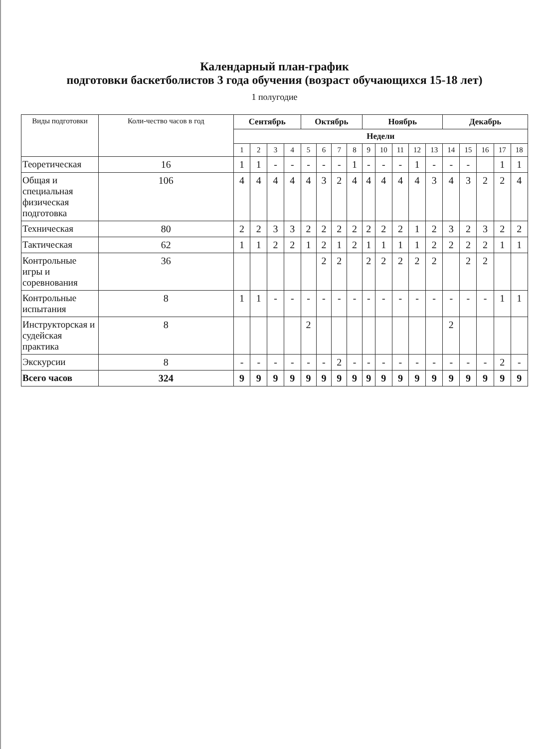Календарный план-график
подготовки баскетболистов 3 года обучения (возраст обучающихся 15-18 лет)
1 полугодие
| Виды подготовки | Коли-чество часов в год | Сентябрь | | | | Октябрь | | | | Ноябрь | | | | | Декабрь | | | | |
| --- | --- | --- | --- | --- | --- | --- | --- | --- | --- | --- | --- | --- | --- | --- | --- | --- | --- | --- | --- |
| | | Недели | | | | | | | | | | | | | | | | | |
| | | 1 | 2 | 3 | 4 | 5 | 6 | 7 | 8 | 9 | 10 | 11 | 12 | 13 | 14 | 15 | 16 | 17 | 18 |
| Теоретическая | 16 | 1 | 1 | - | - | - | - | - | 1 | - | - | - | 1 | - | - | - | | 1 | 1 |
| Общая и специальная физическая подготовка | 106 | 4 | 4 | 4 | 4 | 4 | 3 | 2 | 4 | 4 | 4 | 4 | 4 | 3 | 4 | 3 | 2 | 2 | 4 |
| Техническая | 80 | 2 | 2 | 3 | 3 | 2 | 2 | 2 | 2 | 2 | 2 | 2 | 1 | 2 | 3 | 2 | 3 | 2 | 2 |
| Тактическая | 62 | 1 | 1 | 2 | 2 | 1 | 2 | 1 | 2 | 1 | 1 | 1 | 1 | 2 | 2 | 2 | 2 | 1 | 1 |
| Контрольные игры и соревнования | 36 | | | | | | 2 | 2 | | 2 | 2 | 2 | 2 | 2 | | 2 | 2 | | |
| Контрольные испытания | 8 | 1 | 1 | - | - | - | - | - | - | - | - | - | - | - | - | - | - | 1 | 1 |
| Инструкторская и судейская практика | 8 | | | | | 2 | | | | | | | | | 2 | | | | |
| Экскурсии | 8 | - | - | - | - | - | - | 2 | - | - | - | - | - | - | - | - | - | 2 | - |
| Всего часов | 324 | 9 | 9 | 9 | 9 | 9 | 9 | 9 | 9 | 9 | 9 | 9 | 9 | 9 | 9 | 9 | 9 | 9 | 9 |